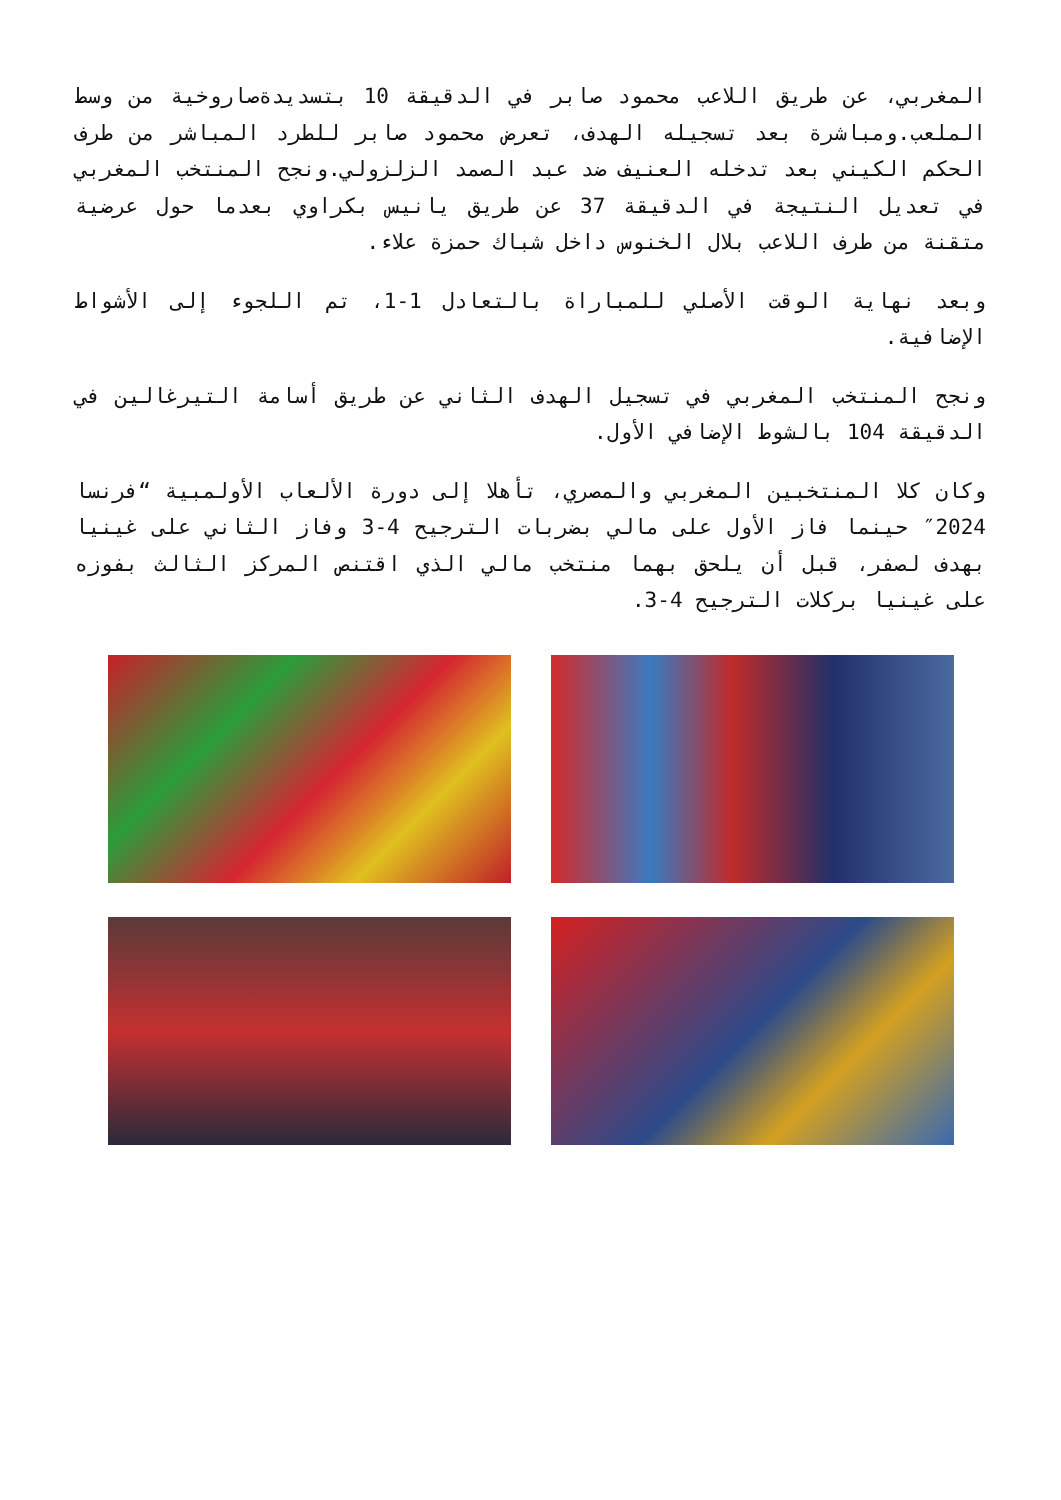المغربي، عن طريق اللاعب محمود صابر في الدقيقة 10 بتسديدةصاروخية من وسط الملعب.ومباشرة بعد تسجيله الهدف، تعرض محمود صابر للطرد المباشر من طرف الحكم الكيني بعد تدخله العنيف ضد عبد الصمد الزلزولي.ونجح المنتخب المغربي في تعديل النتيجة في الدقيقة 37 عن طريق يانيس بكراوي بعدما حول عرضية متقنة من طرف اللاعب بلال الخنوس داخل شباك حمزة علاء.
وبعد نهاية الوقت الأصلي للمباراة بالتعادل 1-1، تم اللجوء إلى الأشواط الإضافية.
ونجح المنتخب المغربي في تسجيل الهدف الثاني عن طريق أسامة التيرغالين في الدقيقة 104 بالشوط الإضافي الأول.
وكان كلا المنتخبين المغربي والمصري، تأهلا إلى دورة الألعاب الأولمبية “فرنسا 2024″ حينما فاز الأول على مالي بضربات الترجيح 4-3 وفاز الثاني على غينيا بهدف لصفر، قبل أن يلحق بهما منتخب مالي الذي اقتنص المركز الثالث بفوزه على غينيا بركلات الترجيح 4-3.